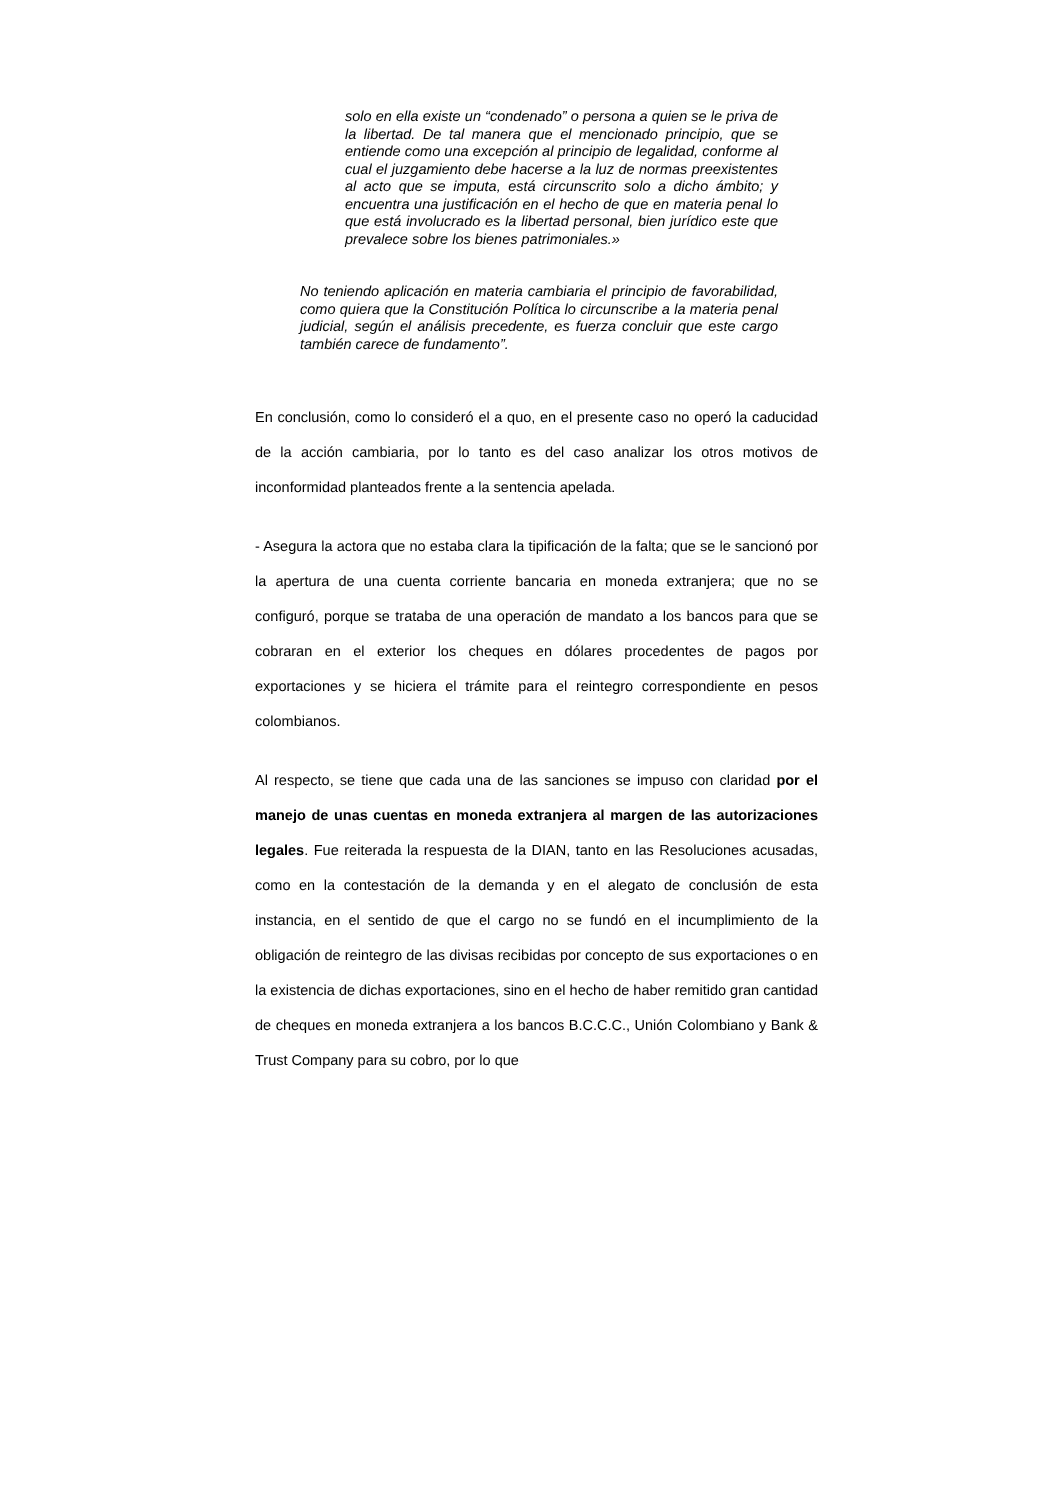solo en ella existe un “condenado” o persona a quien se le priva de la libertad. De tal manera que el mencionado principio, que se entiende como una excepción al principio de legalidad, conforme al cual el juzgamiento debe hacerse a la luz de normas preexistentes al acto que se imputa, está circunscrito solo a dicho ámbito; y encuentra una justificación en el hecho de que en materia penal lo que está involucrado es la libertad personal, bien jurídico este que prevalece sobre los bienes patrimoniales.»
No teniendo aplicación en materia cambiaria el principio de favorabilidad, como quiera que la Constitución Política lo circunscribe a la materia penal judicial, según el análisis precedente, es fuerza concluir que este cargo también carece de fundamento”.
En conclusión, como lo consideró el a quo, en el presente caso no operó la caducidad de la acción cambiaria, por lo tanto es del caso analizar los otros motivos de inconformidad planteados frente a la sentencia apelada.
- Asegura la actora que no estaba clara la tipificación de la falta; que se le sancionó por la apertura de una cuenta corriente bancaria en moneda extranjera; que no se configuró, porque se trataba de una operación de mandato a los bancos para que se cobraran en el exterior los cheques en dólares procedentes de pagos por exportaciones y se hiciera el trámite para el reintegro correspondiente en pesos colombianos.
Al respecto, se tiene que cada una de las sanciones se impuso con claridad por el manejo de unas cuentas en moneda extranjera al margen de las autorizaciones legales. Fue reiterada la respuesta de la DIAN, tanto en las Resoluciones acusadas, como en la contestación de la demanda y en el alegato de conclusión de esta instancia, en el sentido de que el cargo no se fundó en el incumplimiento de la obligación de reintegro de las divisas recibidas por concepto de sus exportaciones o en la existencia de dichas exportaciones, sino en el hecho de haber remitido gran cantidad de cheques en moneda extranjera a los bancos B.C.C.C., Unión Colombiano y Bank & Trust Company para su cobro, por lo que